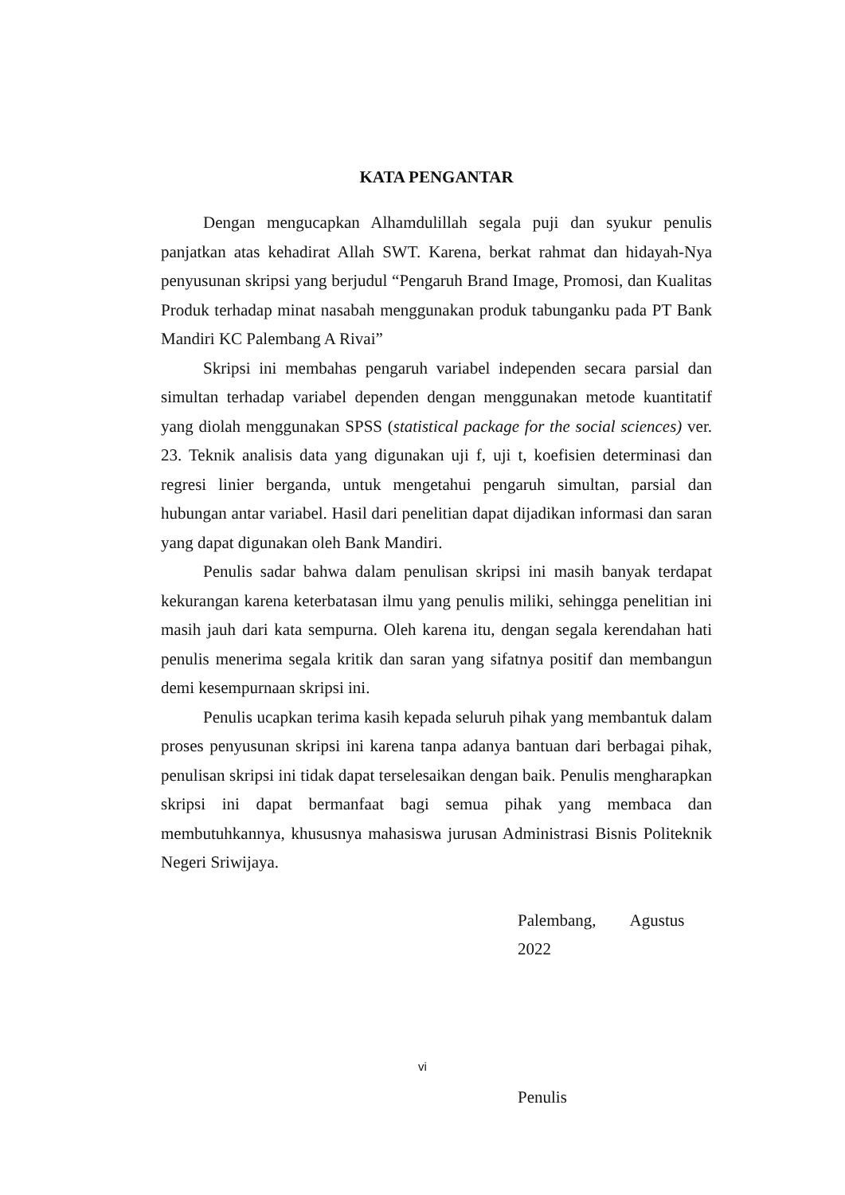KATA PENGANTAR
Dengan mengucapkan Alhamdulillah segala puji dan syukur penulis panjatkan atas kehadirat Allah SWT. Karena, berkat rahmat dan hidayah-Nya penyusunan skripsi yang berjudul “Pengaruh Brand Image, Promosi, dan Kualitas Produk terhadap minat nasabah menggunakan produk tabunganku pada PT Bank Mandiri KC Palembang A Rivai”
Skripsi ini membahas pengaruh variabel independen secara parsial dan simultan terhadap variabel dependen dengan menggunakan metode kuantitatif yang diolah menggunakan SPSS (statistical package for the social sciences) ver. 23. Teknik analisis data yang digunakan uji f, uji t, koefisien determinasi dan regresi linier berganda, untuk mengetahui pengaruh simultan, parsial dan hubungan antar variabel. Hasil dari penelitian dapat dijadikan informasi dan saran yang dapat digunakan oleh Bank Mandiri.
Penulis sadar bahwa dalam penulisan skripsi ini masih banyak terdapat kekurangan karena keterbatasan ilmu yang penulis miliki, sehingga penelitian ini masih jauh dari kata sempurna. Oleh karena itu, dengan segala kerendahan hati penulis menerima segala kritik dan saran yang sifatnya positif dan membangun demi kesempurnaan skripsi ini.
Penulis ucapkan terima kasih kepada seluruh pihak yang membantuk dalam proses penyusunan skripsi ini karena tanpa adanya bantuan dari berbagai pihak, penulisan skripsi ini tidak dapat terselesaikan dengan baik. Penulis mengharapkan skripsi ini dapat bermanfaat bagi semua pihak yang membaca dan membutuhkannya, khususnya mahasiswa jurusan Administrasi Bisnis Politeknik Negeri Sriwijaya.
Palembang, Agustus 2022
Penulis
vi